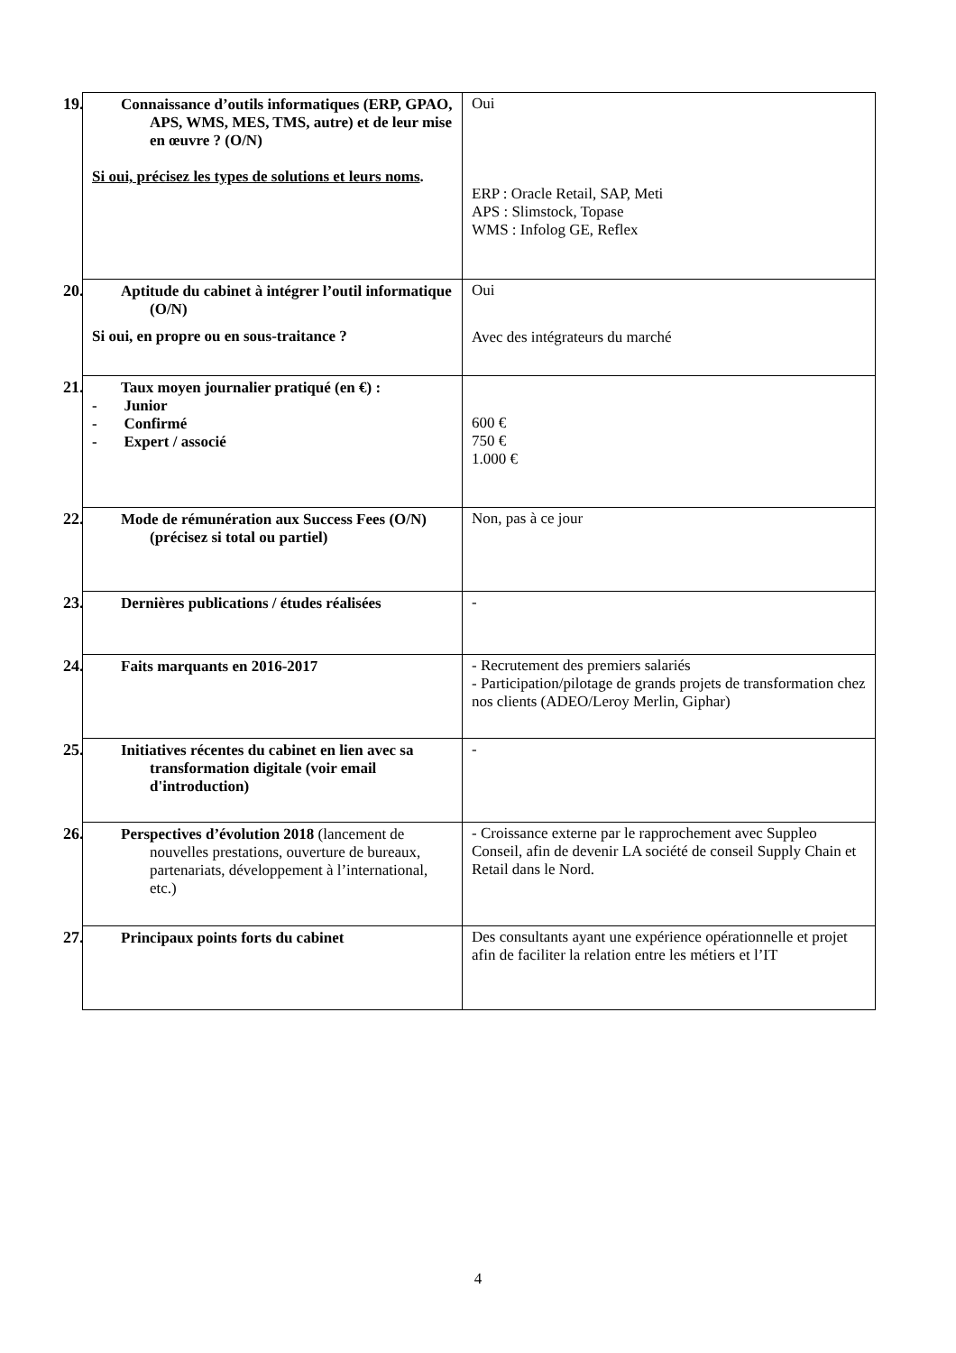| 19. Connaissance d’outils informatiques (ERP, GPAO, APS, WMS, MES, TMS, autre) et de leur mise en œuvre ? (O/N) Si oui, précisez les types de solutions et leurs noms . | Oui ERP : Oracle Retail, SAP, Meti APS : Slimstock, Topase WMS : Infolog GE, Reflex |
| 20. Aptitude du cabinet à intégrer l’outil informatique (O/N) Si oui, en propre ou en sous-traitance ? | Oui Avec des intégrateurs du marché |
| 21. Taux moyen journalier pratiqué (en €) : - Junior - Confirmé - Expert / associé | 600 € 750 € 1.000 € |
| 22. Mode de rémunération aux Success Fees (O/N) (précisez si total ou partiel) | Non, pas à ce jour |
| 23. Dernières publications / études réalisées | - |
| 24. Faits marquants en 2016-2017 | - Recrutement des premiers salariés - Participation/pilotage de grands projets de transformation chez nos clients (ADEO/Leroy Merlin, Giphar) |
| 25. Initiatives récentes du cabinet en lien avec sa transformation digitale (voir email d'introduction) | - |
| 26. Perspectives d’évolution 2018 (lancement de nouvelles prestations, ouverture de bureaux, partenariats, développement à l’international, etc.) | - Croissance externe par le rapprochement avec Suppleo Conseil, afin de devenir LA société de conseil Supply Chain et Retail dans le Nord. |
| 27. Principaux points forts du cabinet | Des consultants ayant une expérience opérationnelle et projet afin de faciliter la relation entre les métiers et l’IT |
4